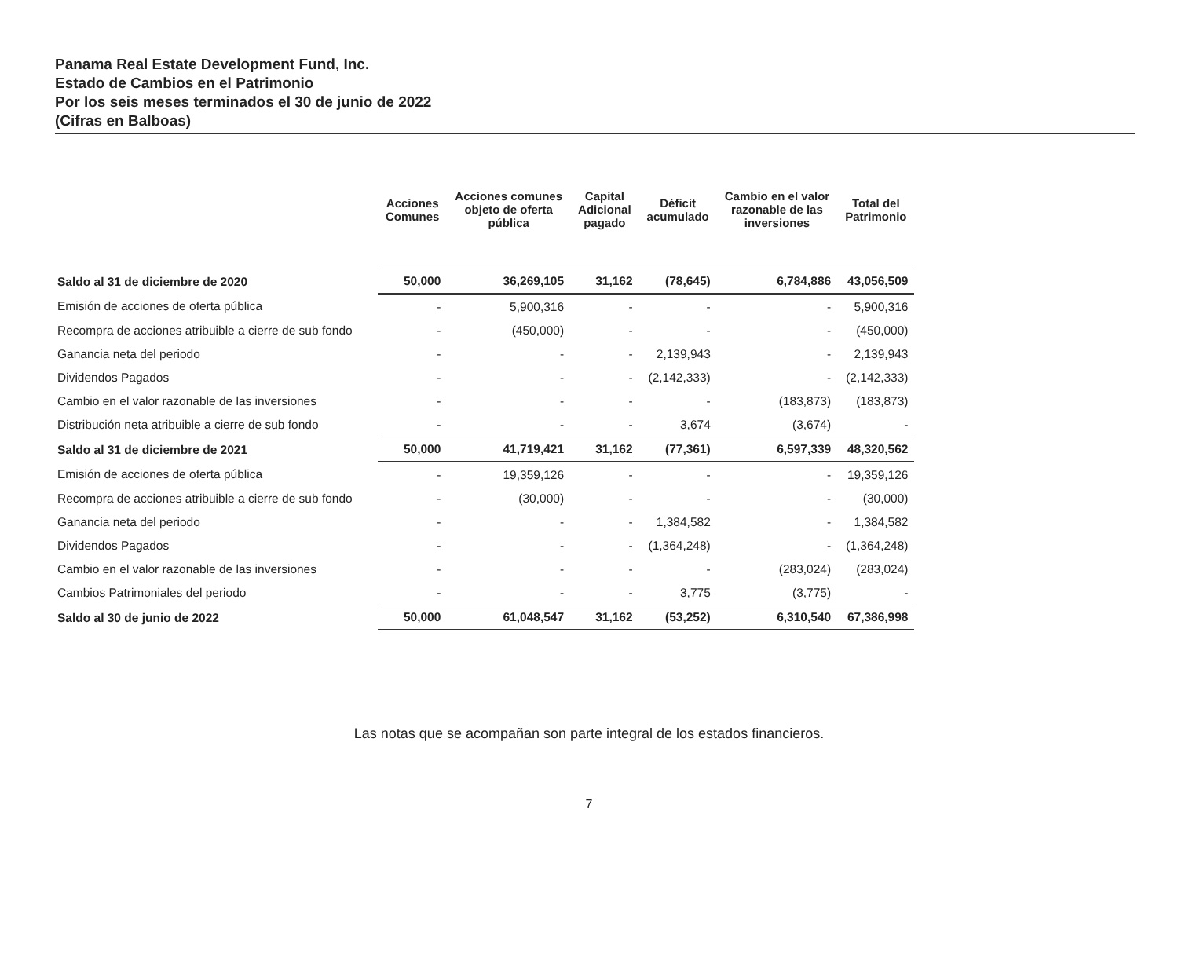Panama Real Estate Development Fund, Inc.
Estado de Cambios en el Patrimonio
Por los seis meses terminados el 30 de junio de 2022
(Cifras en Balboas)
| | Acciones Comunes | Acciones comunes objeto de oferta pública | Capital Adicional pagado | Déficit acumulado | Cambio en el valor razonable de las inversiones | Total del Patrimonio |
| --- | --- | --- | --- | --- | --- | --- |
| Saldo al 31 de diciembre de 2020 | 50,000 | 36,269,105 | 31,162 | (78,645) | 6,784,886 | 43,056,509 |
| Emisión de acciones de oferta pública | - | 5,900,316 | - | - | - | 5,900,316 |
| Recompra de acciones atribuible a cierre de sub fondo | - | (450,000) | - | - | - | (450,000) |
| Ganancia neta del periodo | - | - | - | 2,139,943 | - | 2,139,943 |
| Dividendos Pagados | - | - | - | (2,142,333) | - | (2,142,333) |
| Cambio en el valor razonable de las inversiones | - | - | - | - | (183,873) | (183,873) |
| Distribución neta atribuible a cierre de sub fondo | - | - | - | 3,674 | (3,674) | - |
| Saldo al 31 de diciembre de 2021 | 50,000 | 41,719,421 | 31,162 | (77,361) | 6,597,339 | 48,320,562 |
| Emisión de acciones de oferta pública | - | 19,359,126 | - | - | - | 19,359,126 |
| Recompra de acciones atribuible a cierre de sub fondo | - | (30,000) | - | - | - | (30,000) |
| Ganancia neta del periodo | - | - | - | 1,384,582 | - | 1,384,582 |
| Dividendos Pagados | - | - | - | (1,364,248) | - | (1,364,248) |
| Cambio en el valor razonable de las inversiones | - | - | - | - | (283,024) | (283,024) |
| Cambios Patrimoniales del periodo | - | - | - | 3,775 | (3,775) | - |
| Saldo al 30 de junio de 2022 | 50,000 | 61,048,547 | 31,162 | (53,252) | 6,310,540 | 67,386,998 |
Las notas que se acompañan son parte integral de los estados financieros.
7